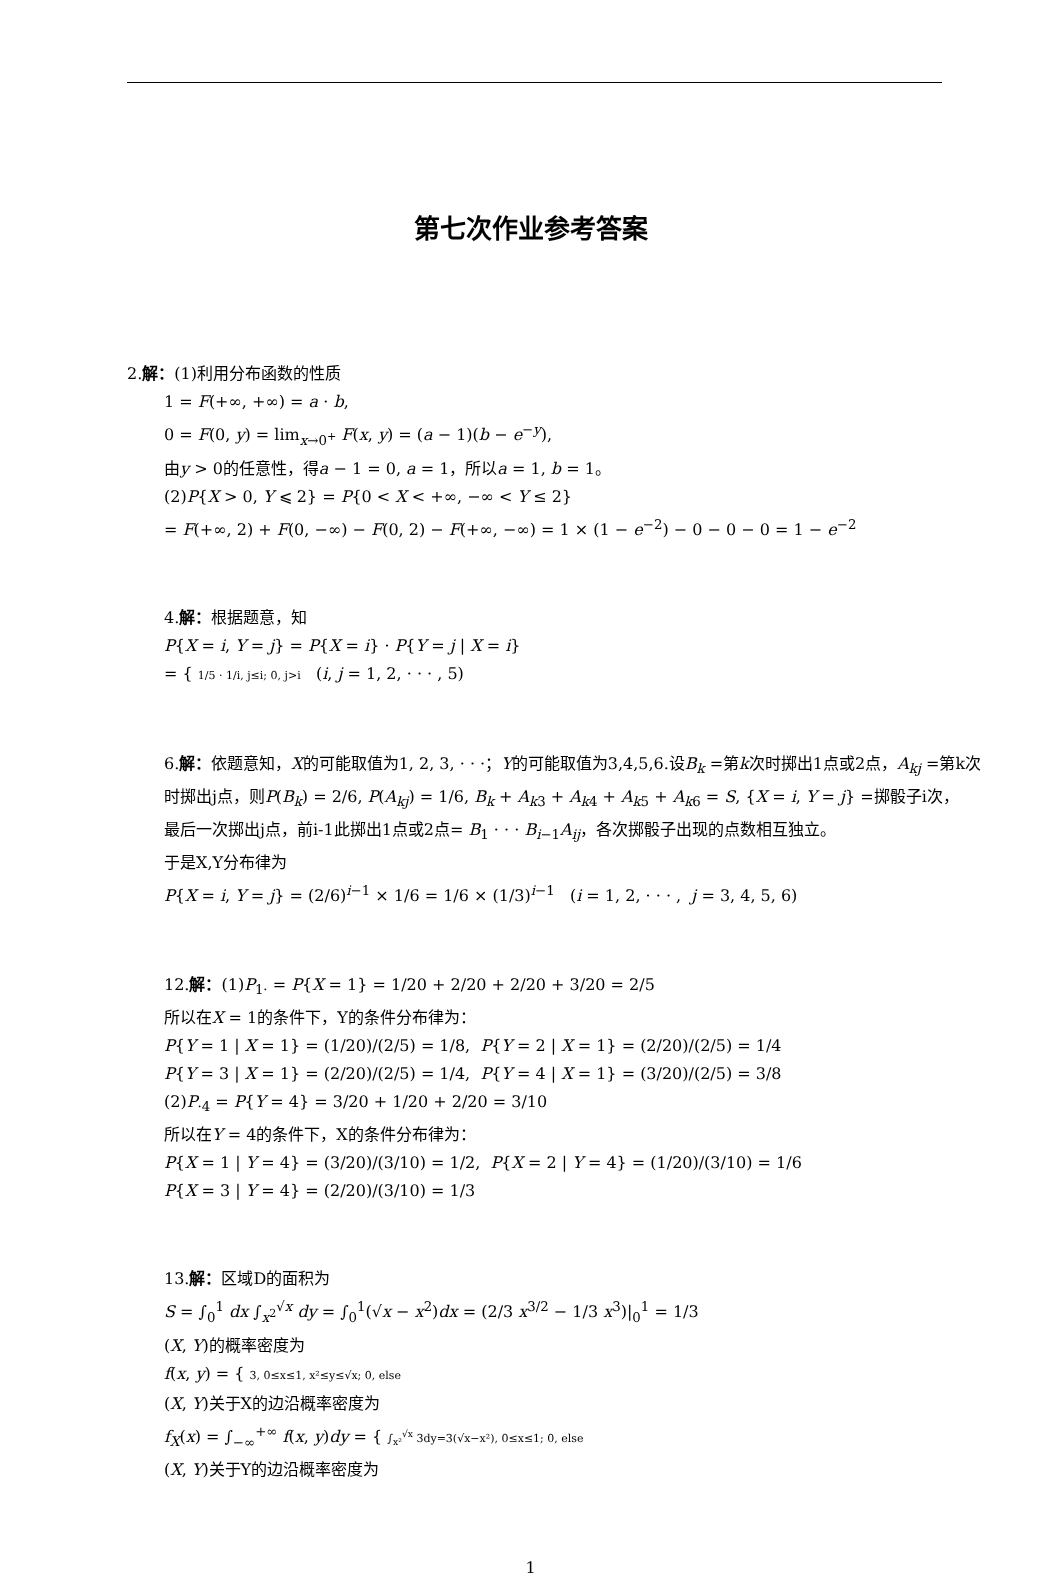第七次作业参考答案
2.解：(1)利用分布函数的性质
1 = F(+∞, +∞) = a · b,
0 = F(0, y) = lim<sub>x→0<sup>+</sup></sub> F(x, y) = (a − 1)(b − e<sup>−y</sup>),
由y > 0的任意性，得a − 1 = 0, a = 1，所以a = 1, b = 1。
(2)P{X > 0, Y ⩽ 2} = P{0 < X < +∞, −∞ < Y ≤ 2}
= F(+∞, 2) + F(0, −∞) − F(0, 2) − F(+∞, −∞) = 1 × (1 − e<sup>−2</sup>) − 0 − 0 − 0 = 1 − e<sup>−2</sup>
4.解：根据题意，知
P{X = i, Y = j} = P{X = i} · P{Y = j | X = i}
= { 1/5 · 1/i, j≤i; 0, j>i (i, j = 1, 2, · · · , 5)
6.解：依题意知，X的可能取值为1, 2, 3, · · ·；Y的可能取值为3,4,5,6.设B<sub>k</sub> =第k次时掷出1点或2点，A<sub>kj</sub> =第k次时掷出j点，则P(B<sub>k</sub>) = 2/6, P(A<sub>kj</sub>) = 1/6, B<sub>k</sub> + A<sub>k3</sub> + A<sub>k4</sub> + A<sub>k5</sub> + A<sub>k6</sub> = S, {X = i, Y = j} =掷骰子i次，
最后一次掷出j点，前i-1此掷出1点或2点= B<sub>1</sub> · · · B<sub>i−1</sub>A<sub>ij</sub>，各次掷骰子出现的点数相互独立。
于是X,Y分布律为
P{X = i, Y = j} = (2/6)<sup>i−1</sup> × 1/6 = 1/6 × (1/3)<sup>i−1</sup> (i = 1, 2, · · · , j = 3, 4, 5, 6)
12.解：(1)P<sub>1·</sub> = P{X = 1} = 1/20 + 2/20 + 2/20 + 3/20 = 2/5
所以在X = 1的条件下，Y的条件分布律为：
P{Y = 1 | X = 1} = (1/20)/(2/5) = 1/8, P{Y = 2 | X = 1} = (2/20)/(2/5) = 1/4
P{Y = 3 | X = 1} = (2/20)/(2/5) = 1/4, P{Y = 4 | X = 1} = (3/20)/(2/5) = 3/8
(2)P<sub>·4</sub> = P{Y = 4} = 3/20 + 1/20 + 2/20 = 3/10
所以在Y = 4的条件下，X的条件分布律为：
P{X = 1 | Y = 4} = (3/20)/(3/10) = 1/2, P{X = 2 | Y = 4} = (1/20)/(3/10) = 1/6
P{X = 3 | Y = 4} = (2/20)/(3/10) = 1/3
13.解：区域D的面积为
S = ∫<sub>0</sub><sup>1</sup> dx ∫<sub>x<sup>2</sup></sub><sup>√x</sup> dy = ∫<sub>0</sub><sup>1</sup>(√x − x<sup>2</sup>)dx = (2/3 x<sup>3/2</sup> − 1/3 x<sup>3</sup>)|<sub>0</sub><sup>1</sup> = 1/3
(X, Y)的概率密度为
f(x, y) = { 3, 0≤x≤1, x²≤y≤√x; 0, else
(X, Y)关于X的边沿概率密度为
f<sub>X</sub>(x) = ∫<sub>−∞</sub><sup>+∞</sup> f(x, y)dy = { ∫<sub>x²</sub><sup>√x</sup> 3dy=3(√x−x²), 0≤x≤1; 0, else
(X, Y)关于Y的边沿概率密度为
1